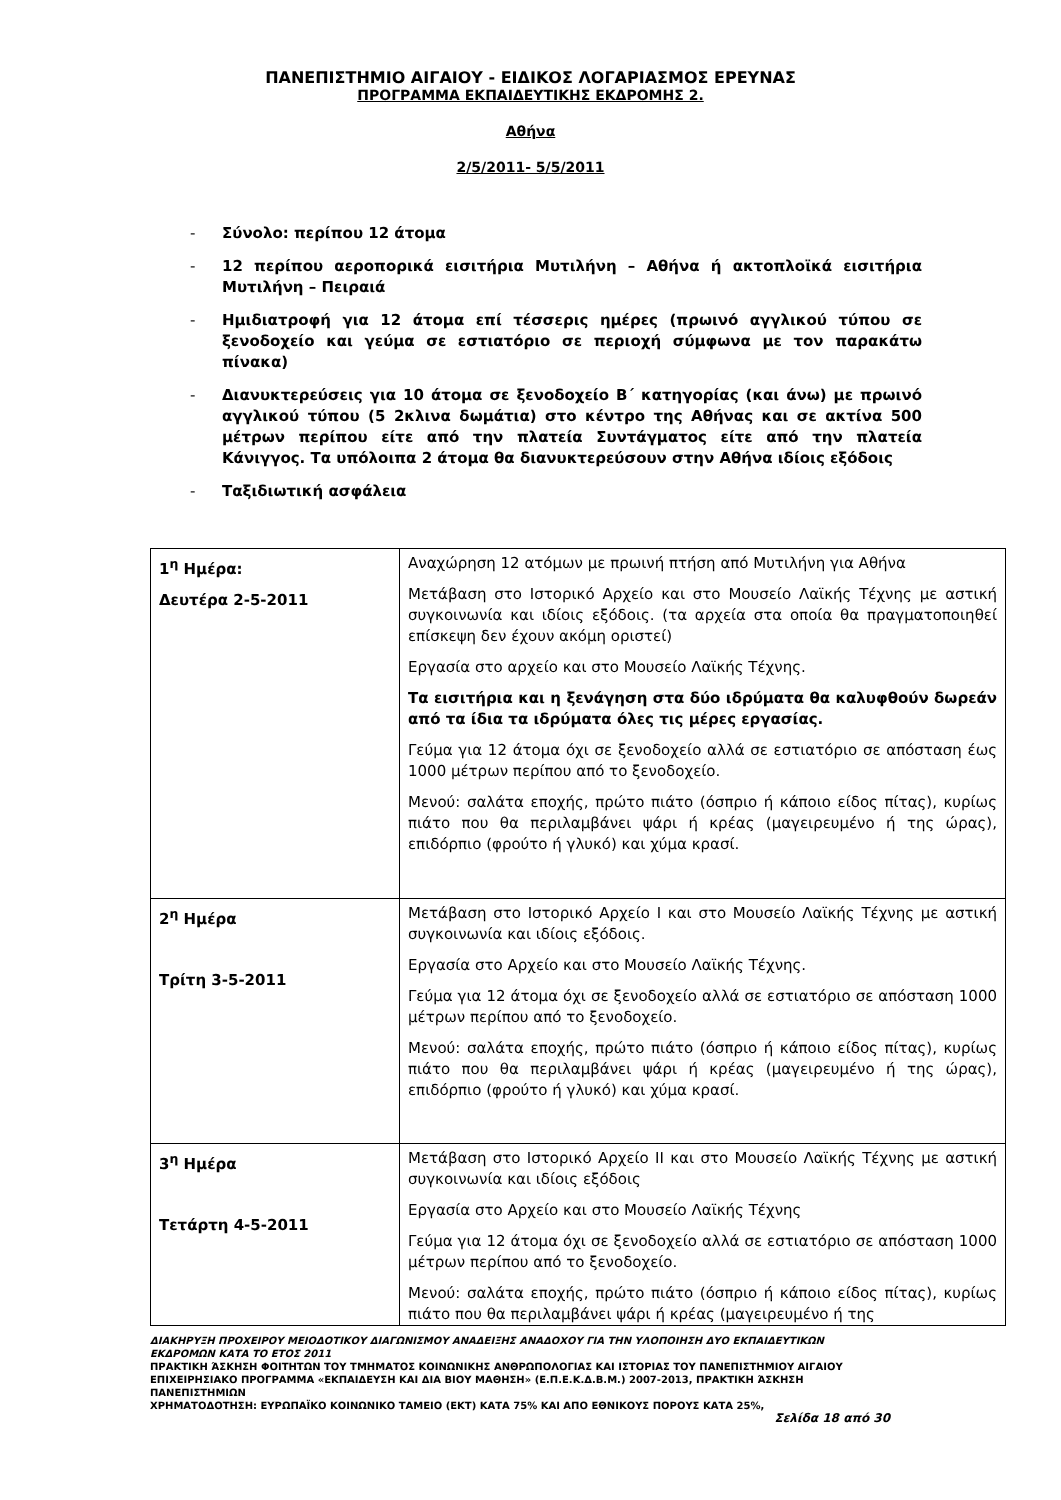ΠΑΝΕΠΙΣΤΗΜΙΟ ΑΙΓΑΙΟΥ - ΕΙΔΙΚΟΣ ΛΟΓΑΡΙΑΣΜΟΣ ΕΡΕΥΝΑΣ
ΠΡΟΓΡΑΜΜΑ ΕΚΠΑΙΔΕΥΤΙΚΗΣ ΕΚΔΡΟΜΗΣ 2.
Αθήνα
2/5/2011- 5/5/2011
- Σύνολο: περίπου 12 άτομα
- 12 περίπου αεροπορικά εισιτήρια Μυτιλήνη – Αθήνα ή ακτοπλοϊκά εισιτήρια Μυτιλήνη – Πειραιά
- Ημιδιατροφή για 12 άτομα επί τέσσερις ημέρες (πρωινό αγγλικού τύπου σε ξενοδοχείο και γεύμα σε εστιατόριο σε περιοχή σύμφωνα με τον παρακάτω πίνακα)
- Διανυκτερεύσεις για 10 άτομα σε ξενοδοχείο Β΄ κατηγορίας (και άνω) με πρωινό αγγλικού τύπου (5 2κλινα δωμάτια) στο κέντρο της Αθήνας και σε ακτίνα 500 μέτρων περίπου είτε από την πλατεία Συντάγματος είτε από την πλατεία Κάνιγγος. Τα υπόλοιπα 2 άτομα θα διανυκτερεύσουν στην Αθήνα ιδίοις εξόδοις
- Ταξιδιωτική ασφάλεια
| 1<sup>η</sup> Ημέρα: Δευτέρα 2-5-2011 | Αναχώρηση 12 ατόμων με πρωινή πτήση από Μυτιλήνη για Αθήνα Μετάβαση στο Ιστορικό Αρχείο και στο Μουσείο Λαϊκής Τέχνης με αστική συγκοινωνία και ιδίοις εξόδοις. (τα αρχεία στα οποία θα πραγματοποιηθεί επίσκεψη δεν έχουν ακόμη οριστεί) Εργασία στο αρχείο και στο Μουσείο Λαϊκής Τέχνης. Τα εισιτήρια και η ξενάγηση στα δύο ιδρύματα θα καλυφθούν δωρεάν από τα ίδια τα ιδρύματα όλες τις μέρες εργασίας. Γεύμα για 12 άτομα όχι σε ξενοδοχείο αλλά σε εστιατόριο σε απόσταση έως 1000 μέτρων περίπου από το ξενοδοχείο. Μενού: σαλάτα εποχής, πρώτο πιάτο (όσπριο ή κάποιο είδος πίτας), κυρίως πιάτο που θα περιλαμβάνει ψάρι ή κρέας (μαγειρευμένο ή της ώρας), επιδόρπιο (φρούτο ή γλυκό) και χύμα κρασί. |
| 2<sup>η</sup> Ημέρα Τρίτη 3-5-2011 | Μετάβαση στο Ιστορικό Αρχείο Ι και στο Μουσείο Λαϊκής Τέχνης με αστική συγκοινωνία και ιδίοις εξόδοις. Εργασία στο Αρχείο και στο Μουσείο Λαϊκής Τέχνης. Γεύμα για 12 άτομα όχι σε ξενοδοχείο αλλά σε εστιατόριο σε απόσταση 1000 μέτρων περίπου από το ξενοδοχείο. Μενού: σαλάτα εποχής, πρώτο πιάτο (όσπριο ή κάποιο είδος πίτας), κυρίως πιάτο που θα περιλαμβάνει ψάρι ή κρέας (μαγειρευμένο ή της ώρας), επιδόρπιο (φρούτο ή γλυκό) και χύμα κρασί. |
| 3<sup>η</sup> Ημέρα Τετάρτη 4-5-2011 | Μετάβαση στο Ιστορικό Αρχείο ΙΙ και στο Μουσείο Λαϊκής Τέχνης με αστική συγκοινωνία και ιδίοις εξόδοις Εργασία στο Αρχείο και στο Μουσείο Λαϊκής Τέχνης Γεύμα για 12 άτομα όχι σε ξενοδοχείο αλλά σε εστιατόριο σε απόσταση 1000 μέτρων περίπου από το ξενοδοχείο. Μενού: σαλάτα εποχής, πρώτο πιάτο (όσπριο ή κάποιο είδος πίτας), κυρίως πιάτο που θα περιλαμβάνει ψάρι ή κρέας (μαγειρευμένο ή της |
ΔΙΑΚΗΡΥΞΗ ΠΡΟΧΕΙΡΟΥ ΜΕΙΟΔΟΤΙΚΟΥ ΔΙΑΓΩΝΙΣΜΟΥ ΑΝΑΔΕΙΞΗΣ ΑΝΑΔΟΧΟΥ ΓΙΑ ΤΗΝ ΥΛΟΠΟΙΗΣΗ ΔΥΟ ΕΚΠΑΙΔΕΥΤΙΚΩΝ ΕΚΔΡΟΜΩΝ ΚΑΤΑ ΤΟ ΕΤΟΣ 2011
ΠΡΑΚΤΙΚΗ ΆΣΚΗΣΗ ΦΟΙΤΗΤΩΝ ΤΟΥ ΤΜΗΜΑΤΟΣ ΚΟΙΝΩΝΙΚΗΣ ΑΝΘΡΩΠΟΛΟΓΙΑΣ ΚΑΙ ΙΣΤΟΡΙΑΣ ΤΟΥ ΠΑΝΕΠΙΣΤΗΜΙΟΥ ΑΙΓΑΙΟΥ ΕΠΙΧΕΙΡΗΣΙΑΚΟ ΠΡΟΓΡΑΜΜΑ «ΕΚΠΑΙΔΕΥΣΗ ΚΑΙ ΔΙΑ ΒΙΟΥ ΜΑΘΗΣΗ» (Ε.Π.Ε.Κ.Δ.Β.Μ.) 2007-2013, ΠΡΑΚΤΙΚΗ ΆΣΚΗΣΗ ΠΑΝΕΠΙΣΤΗΜΙΩΝ
ΧΡΗΜΑΤΟΔΟΤΗΣΗ: ΕΥΡΩΠΑΪΚΟ ΚΟΙΝΩΝΙΚΟ ΤΑΜΕΙΟ (ΕΚΤ) ΚΑΤΑ 75% ΚΑΙ ΑΠΟ ΕΘΝΙΚΟΥΣ ΠΟΡΟΥΣ ΚΑΤΑ 25%,
Σελίδα 18 από 30